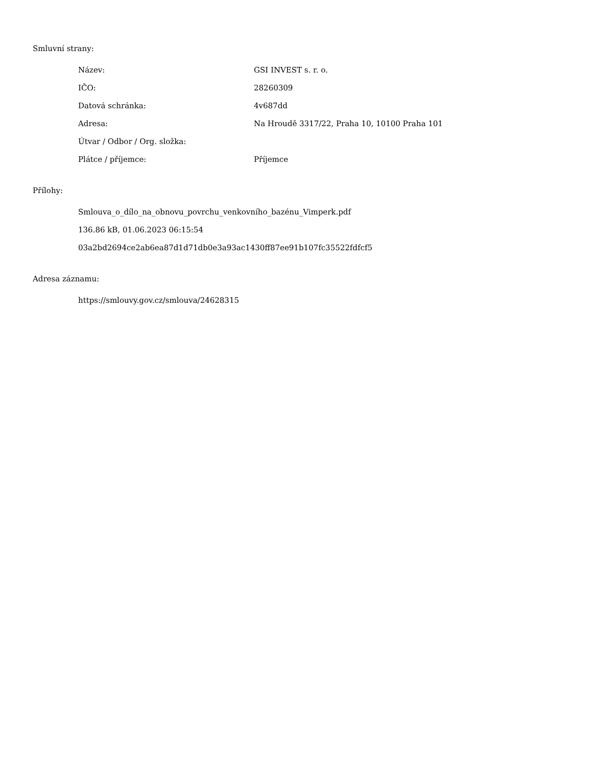Smluvní strany:
| Název: | GSI INVEST s. r. o. |
| IČO: | 28260309 |
| Datová schránka: | 4v687dd |
| Adresa: | Na Hroudě 3317/22, Praha 10, 10100 Praha 101 |
| Útvar / Odbor / Org. složka: | |
| Plátce / příjemce: | Příjemce |
Přílohy:
Smlouva_o_dílo_na_obnovu_povrchu_venkovního_bazénu_Vimperk.pdf
136.86 kB, 01.06.2023 06:15:54
03a2bd2694ce2ab6ea87d1d71db0e3a93ac1430ff87ee91b107fc35522fdfcf5
Adresa záznamu:
https://smlouvy.gov.cz/smlouva/24628315